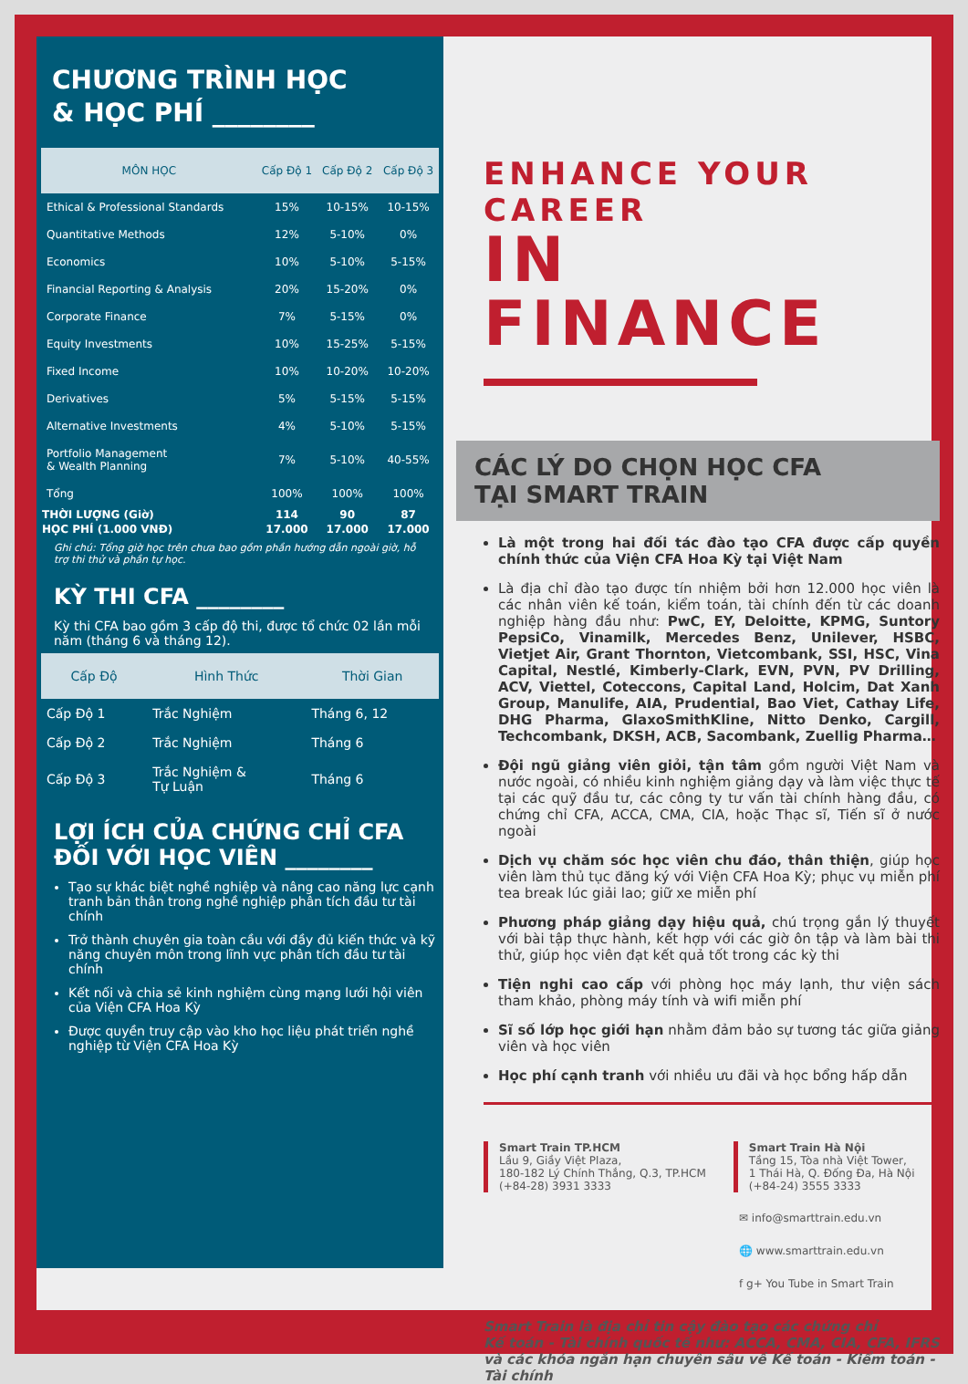CHƯƠNG TRÌNH HỌC
& HỌC PHÍ ________
| MÔN HỌC | Cấp Độ 1 | Cấp Độ 2 | Cấp Độ 3 |
| --- | --- | --- | --- |
| Ethical & Professional Standards | 15% | 10-15% | 10-15% |
| Quantitative Methods | 12% | 5-10% | 0% |
| Economics | 10% | 5-10% | 5-15% |
| Financial Reporting & Analysis | 20% | 15-20% | 0% |
| Corporate Finance | 7% | 5-15% | 0% |
| Equity Investments | 10% | 15-25% | 5-15% |
| Fixed Income | 10% | 10-20% | 10-20% |
| Derivatives | 5% | 5-15% | 5-15% |
| Alternative Investments | 4% | 5-10% | 5-15% |
| Portfolio Management & Wealth Planning | 7% | 5-10% | 40-55% |
| Tổng | 100% | 100% | 100% |
| THỜI LƯỢNG (Giờ) | 114 | 90 | 87 |
| HỌC PHÍ (1.000 VNĐ) | 17.000 | 17.000 | 17.000 |
Ghi chú: Tổng giờ học trên chưa bao gồm phần hướng dẫn ngoài giờ, hỗ trợ thi thử và phần tự học.
KỲ THI CFA ________
Kỳ thi CFA bao gồm 3 cấp độ thi, được tổ chức 02 lần mỗi năm (tháng 6 và tháng 12).
| Cấp Độ | Hình Thức | Thời Gian |
| --- | --- | --- |
| Cấp Độ 1 | Trắc Nghiệm | Tháng 6, 12 |
| Cấp Độ 2 | Trắc Nghiệm | Tháng 6 |
| Cấp Độ 3 | Trắc Nghiệm & Tự Luận | Tháng 6 |
LỢI ÍCH CỦA CHỨNG CHỈ CFA
ĐỐI VỚI HỌC VIÊN ________
Tạo sự khác biệt nghề nghiệp và nâng cao năng lực cạnh tranh bản thân trong nghề nghiệp phân tích đầu tư tài chính
Trở thành chuyên gia toàn cầu với đầy đủ kiến thức và kỹ năng chuyên môn trong lĩnh vực phân tích đầu tư tài chính
Kết nối và chia sẻ kinh nghiệm cùng mạng lưới hội viên của Viện CFA Hoa Kỳ
Được quyền truy cập vào kho học liệu phát triển nghề nghiệp từ Viện CFA Hoa Kỳ
ENHANCE YOUR CAREER
IN FINANCE
CÁC LÝ DO CHỌN HỌC CFA
TẠI SMART TRAIN
Là một trong hai đối tác đào tạo CFA được cấp quyền chính thức của Viện CFA Hoa Kỳ tại Việt Nam
Là địa chỉ đào tạo được tín nhiệm bởi hơn 12.000 học viên là các nhân viên kế toán, kiểm toán, tài chính đến từ các doanh nghiệp hàng đầu như: PwC, EY, Deloitte, KPMG, Suntory PepsiCo, Vinamilk, Mercedes Benz, Unilever, HSBC, Vietjet Air, Grant Thornton, Vietcombank, SSI, HSC, Vina Capital, Nestlé, Kimberly-Clark, EVN, PVN, PV Drilling, ACV, Viettel, Coteccons, Capital Land, Holcim, Dat Xanh Group, Manulife, AIA, Prudential, Bao Viet, Cathay Life, DHG Pharma, GlaxoSmithKline, Nitto Denko, Cargill, Techcombank, DKSH, ACB, Sacombank, Zuellig Pharma…
Đội ngũ giảng viên giỏi, tận tâm gồm người Việt Nam và nước ngoài, có nhiều kinh nghiệm giảng dạy và làm việc thực tế tại các quỹ đầu tư, các công ty tư vấn tài chính hàng đầu, có chứng chỉ CFA, ACCA, CMA, CIA, hoặc Thạc sĩ, Tiến sĩ ở nước ngoài
Dịch vụ chăm sóc học viên chu đáo, thân thiện, giúp học viên làm thủ tục đăng ký với Viện CFA Hoa Kỳ; phục vụ miễn phí tea break lúc giải lao; giữ xe miễn phí
Phương pháp giảng dạy hiệu quả, chú trọng gắn lý thuyết với bài tập thực hành, kết hợp với các giờ ôn tập và làm bài thi thử, giúp học viên đạt kết quả tốt trong các kỳ thi
Tiện nghi cao cấp với phòng học máy lạnh, thư viện sách tham khảo, phòng máy tính và wifi miễn phí
Sĩ số lớp học giới hạn nhằm đảm bảo sự tương tác giữa giảng viên và học viên
Học phí cạnh tranh với nhiều ưu đãi và học bổng hấp dẫn
Smart Train TP.HCM
Lầu 9, Giầy Việt Plaza,
180-182 Lý Chính Thắng, Q.3, TP.HCM
(+84-28) 3931 3333
Smart Train Hà Nội
Tầng 15, Tòa nhà Việt Tower,
1 Thái Hà, Q. Đống Đa, Hà Nội
(+84-24) 3555 3333
✉ info@smarttrain.edu.vn
🌐 www.smarttrain.edu.vn
f g+ You Tube in Smart Train
Smart Train là địa chỉ tin cậy đào tạo các chứng chỉ
Kế toán - Tài chính quốc tế như: ACCA, CMA, CIA, CFA, IFRS
và các khóa ngắn hạn chuyên sâu về Kế toán - Kiểm toán - Tài chính